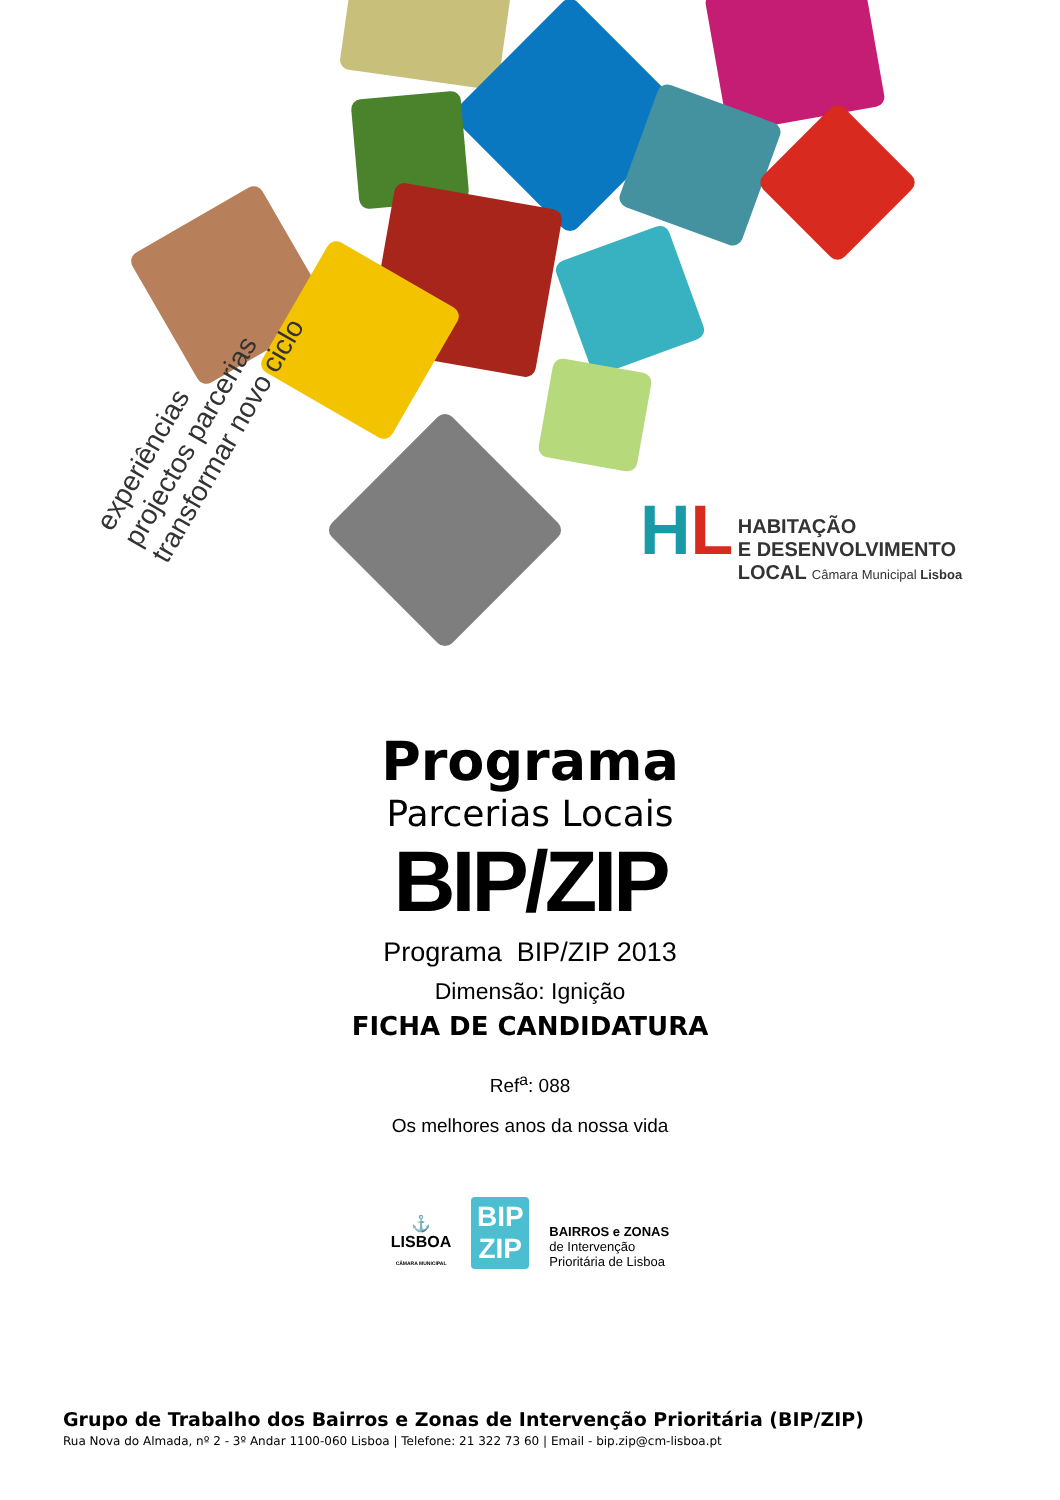experiências
projectos parcerias
transformar novo ciclo
HL HABITAÇÃO
E DESENVOLVIMENTO
LOCAL Câmara Municipal Lisboa
Programa
Parcerias Locais
BIP/ZIP
Programa BIP/ZIP 2013
Dimensão: Ignição
FICHA DE CANDIDATURA
Ref<sup>a</sup>: 088
Os melhores anos da nossa vida
⚓
LISBOA
CÂMARA MUNICIPAL
BIP ZIP
BAIRROS e ZONAS
de Intervenção
Prioritária de Lisboa
Grupo de Trabalho dos Bairros e Zonas de Intervenção Prioritária (BIP/ZIP)
Rua Nova do Almada, nº 2 - 3º Andar 1100-060 Lisboa | Telefone: 21 322 73 60 | Email - bip.zip@cm-lisboa.pt